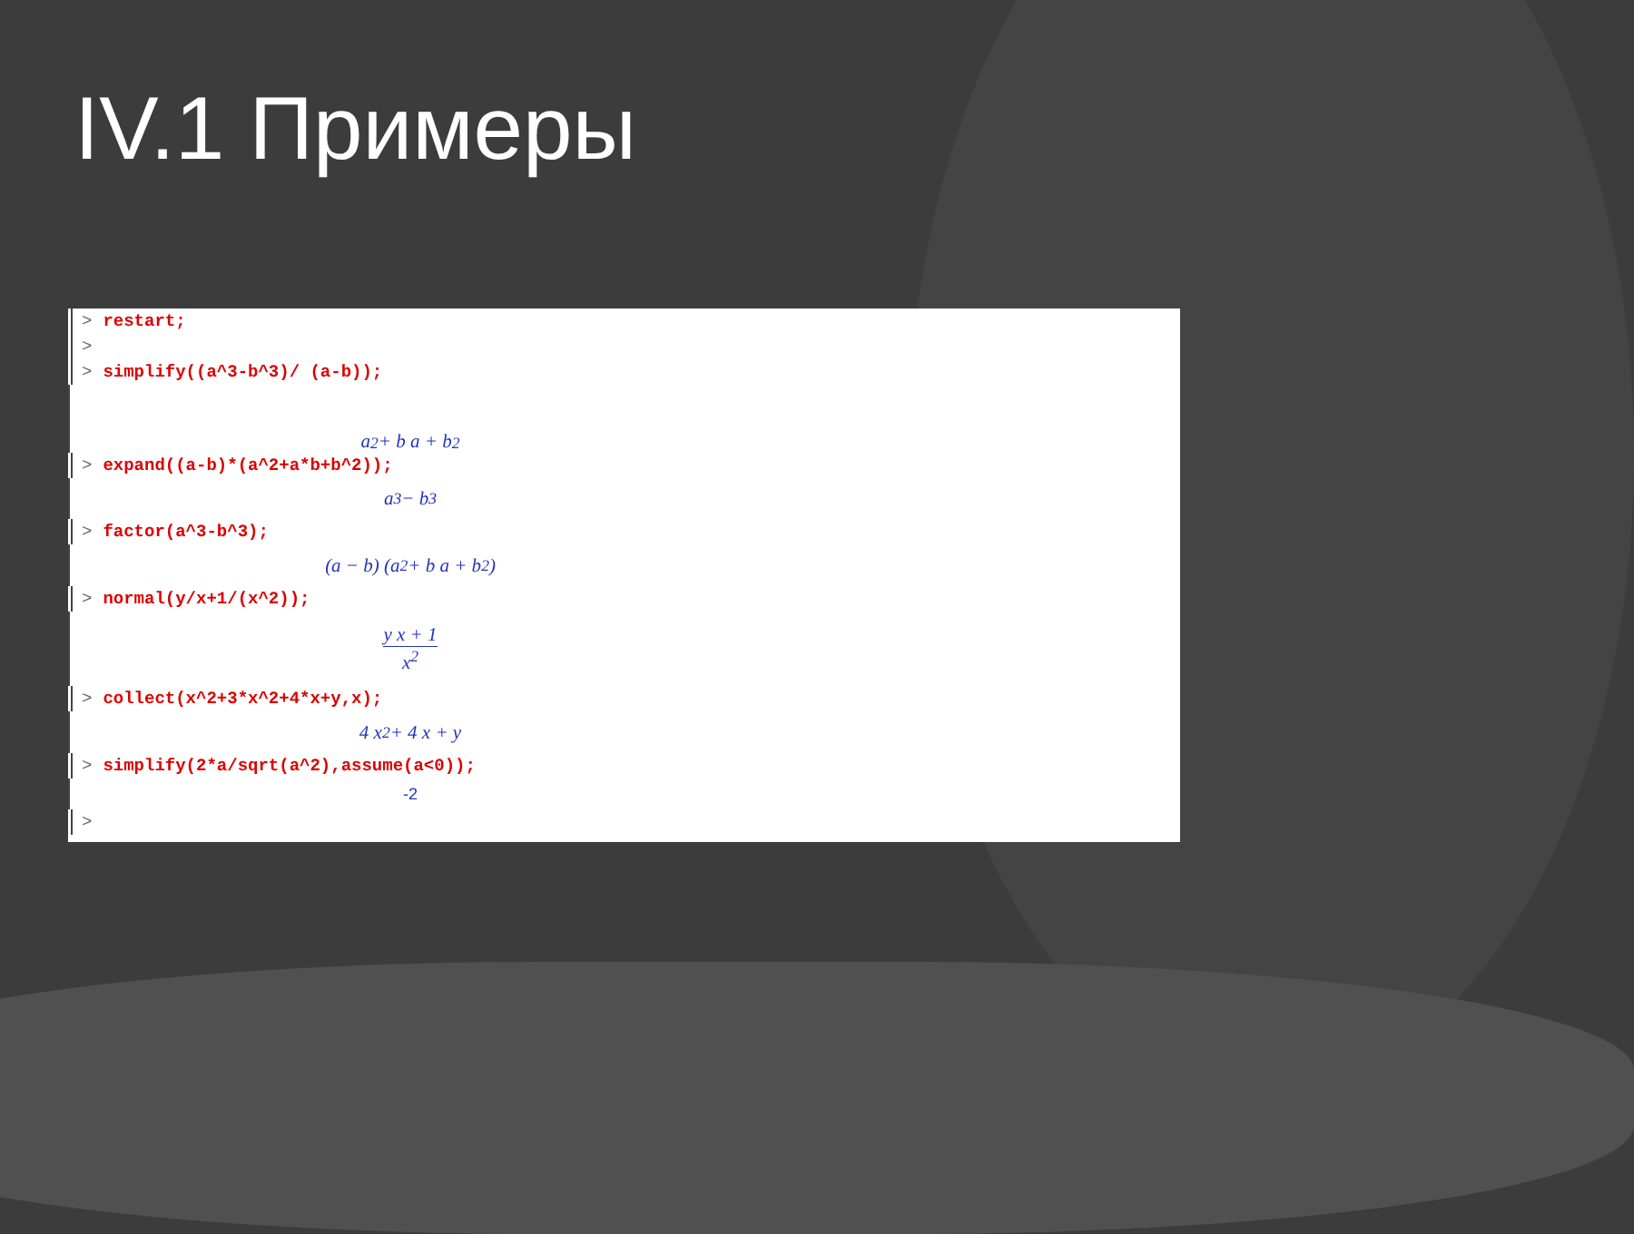IV.1 Примеры
> restart;
>
> simplify((a^3-b^3)/ (a-b));
a<sup>2</sup> + b a + b<sup>2</sup>
> expand((a-b)*(a^2+a*b+b^2));
a<sup>3</sup> − b<sup>3</sup>
> factor(a^3-b^3);
(a − b) (a<sup>2</sup> + b a + b<sup>2</sup>)
> normal(y/x+1/(x^2));
y x + 1
x<sup>2</sup>
> collect(x^2+3*x^2+4*x+y,x);
4 x<sup>2</sup> + 4 x + y
> simplify(2*a/sqrt(a^2),assume(a<0));
-2
>